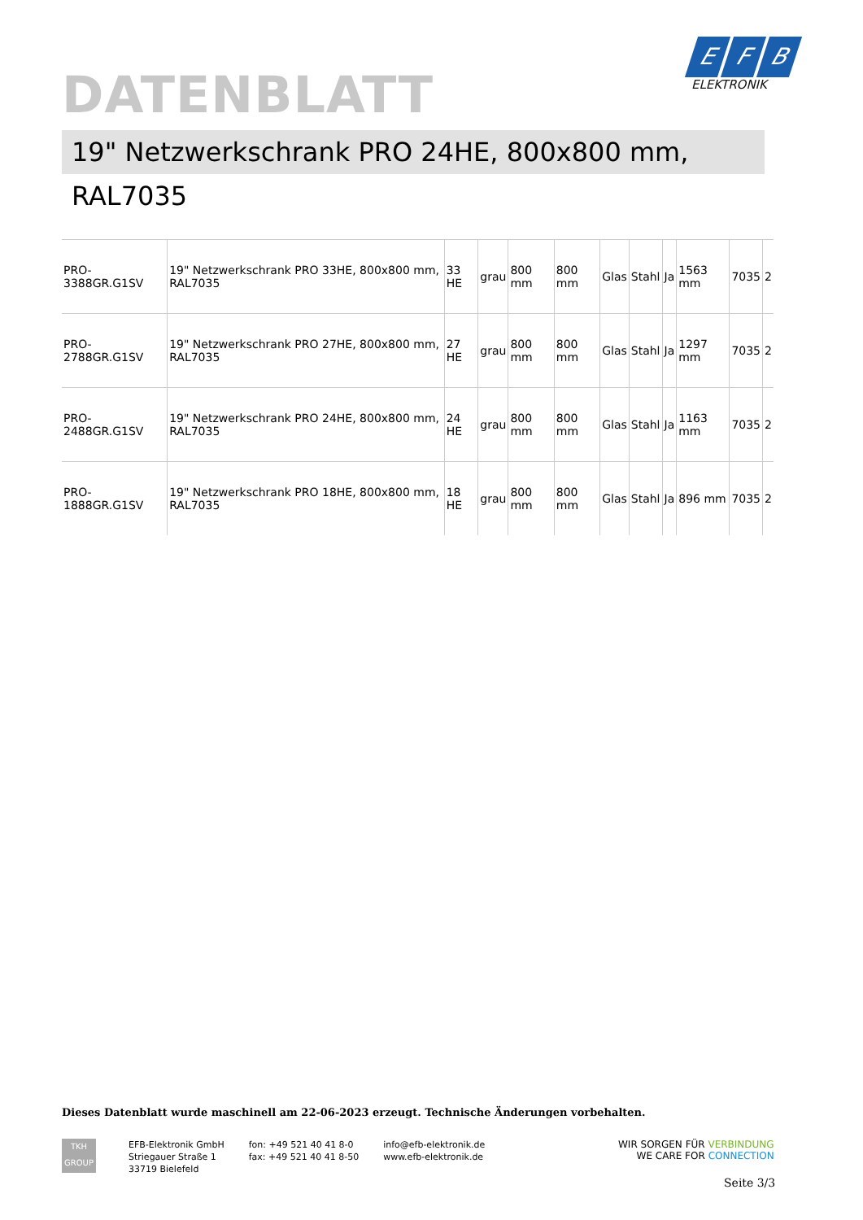DATENBLATT
E F B
ELEKTRONIK
19" Netzwerkschrank PRO 24HE, 800x800 mm, RAL7035
| PRO-3388GR.G1SV | 19" Netzwerkschrank PRO 33HE, 800x800 mm, RAL7035 | 33 HE | grau | 800 mm | 800 mm | Glas | Stahl | Ja | 1563 mm | 7035 | 2 |
| PRO-2788GR.G1SV | 19" Netzwerkschrank PRO 27HE, 800x800 mm, RAL7035 | 27 HE | grau | 800 mm | 800 mm | Glas | Stahl | Ja | 1297 mm | 7035 | 2 |
| PRO-2488GR.G1SV | 19" Netzwerkschrank PRO 24HE, 800x800 mm, RAL7035 | 24 HE | grau | 800 mm | 800 mm | Glas | Stahl | Ja | 1163 mm | 7035 | 2 |
| PRO-1888GR.G1SV | 19" Netzwerkschrank PRO 18HE, 800x800 mm, RAL7035 | 18 HE | grau | 800 mm | 800 mm | Glas | Stahl | Ja | 896 mm | 7035 | 2 |
Dieses Datenblatt wurde maschinell am 22-06-2023 erzeugt. Technische Änderungen vorbehalten.
TKH
GROUP
EFB-Elektronik GmbH
Striegauer Straße 1
33719 Bielefeld
fon: +49 521 40 41 8-0
fax: +49 521 40 41 8-50
info@efb-elektronik.de
www.efb-elektronik.de
WIR SORGEN FÜR VERBINDUNG
WE CARE FOR CONNECTION
Seite 3/3